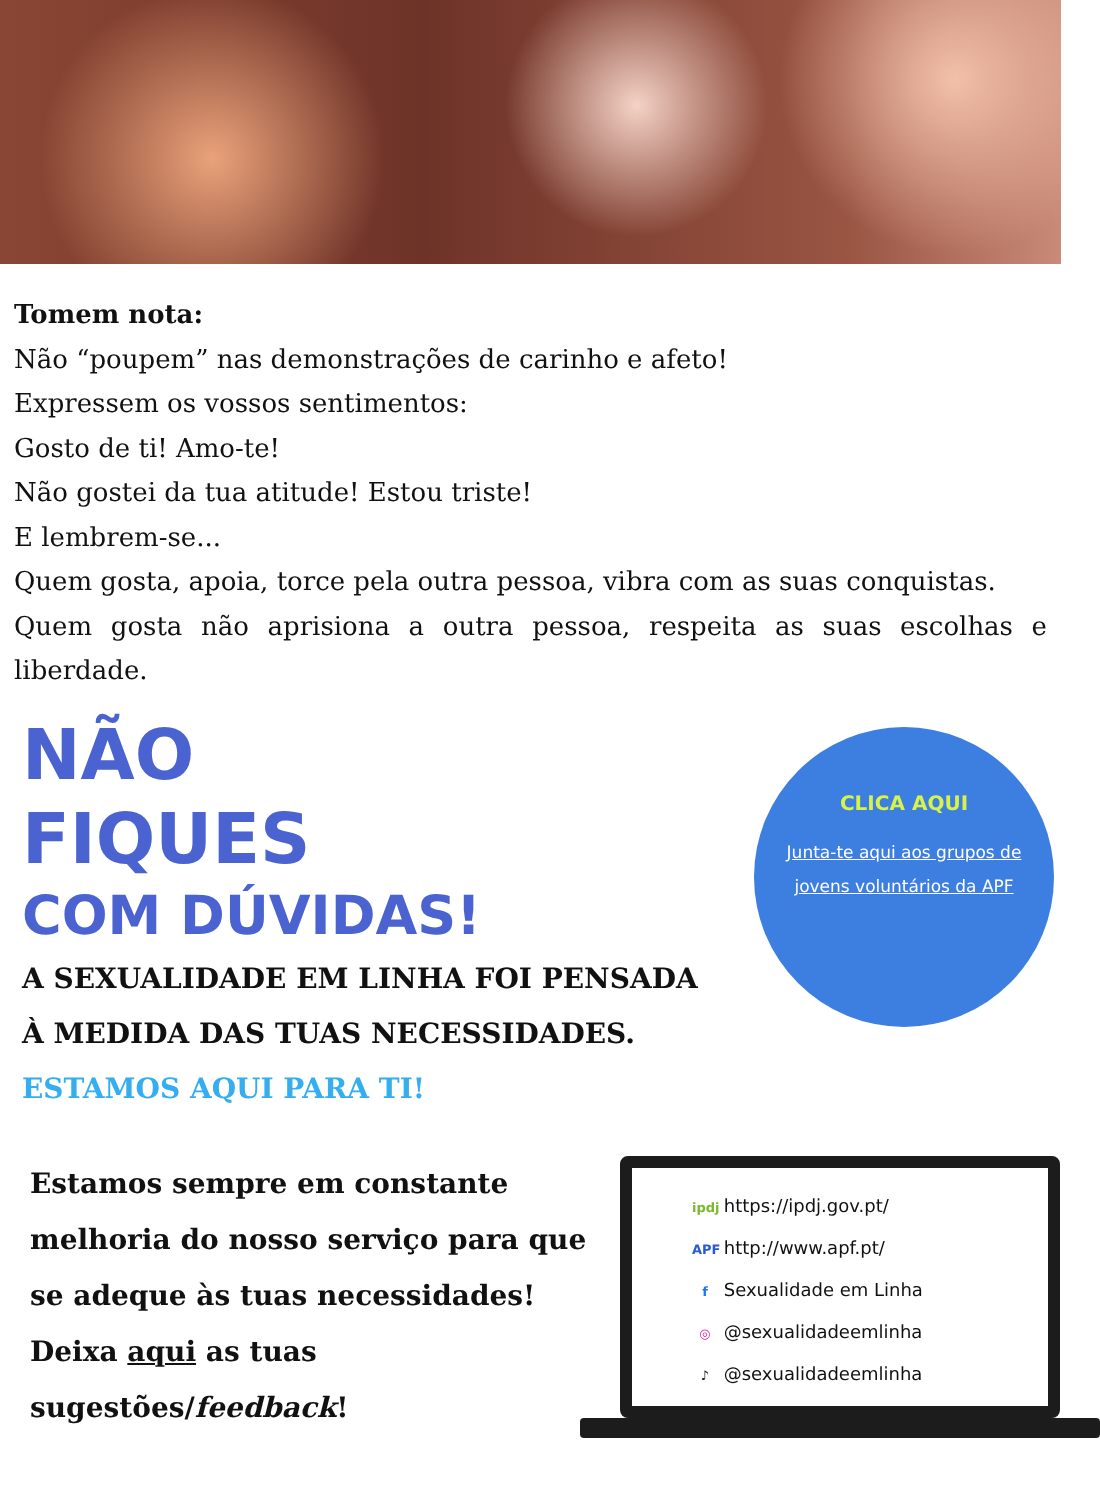Tomem nota:
Não “poupem” nas demonstrações de carinho e afeto!
Expressem os vossos sentimentos:
Gosto de ti! Amo-te!
Não gostei da tua atitude! Estou triste!
E lembrem-se...
Quem gosta, apoia, torce pela outra pessoa, vibra com as suas conquistas.
Quem gosta não aprisiona a outra pessoa, respeita as suas escolhas e liberdade.
NÃO
FIQUES
COM DÚVIDAS!
A SEXUALIDADE EM LINHA FOI PENSADA
À MEDIDA DAS TUAS NECESSIDADES.
ESTAMOS AQUI PARA TI!
CLICA AQUI
Junta-te aqui aos grupos de jovens voluntários da APF
Estamos sempre em constante melhoria do nosso serviço para que se adeque às tuas necessidades! Deixa aqui as tuas sugestões/feedback!
ipdj https://ipdj.gov.pt/
APF http://www.apf.pt/
f Sexualidade em Linha
◎ @sexualidadeemlinha
♪ @sexualidadeemlinha